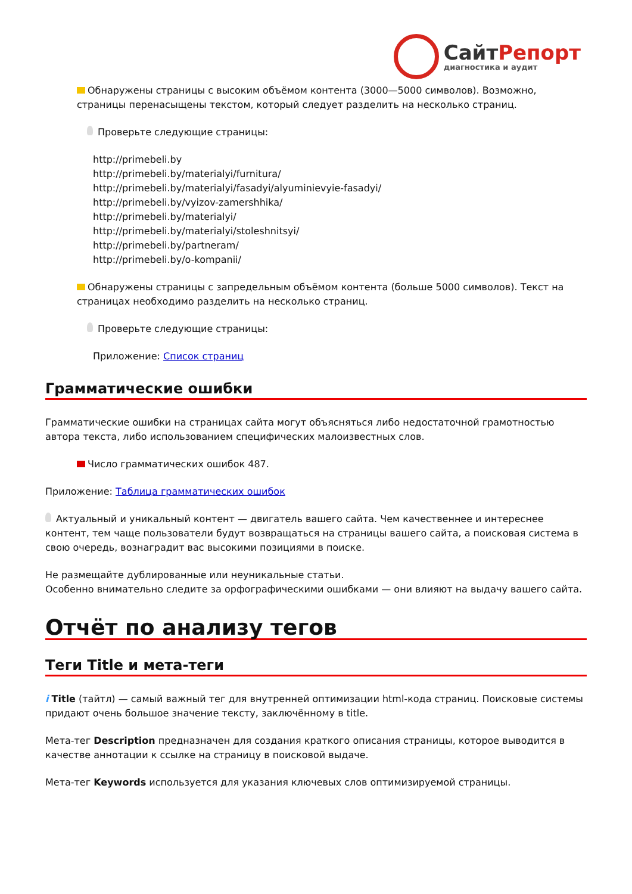СайтРепорт
диагностика и аудит
Обнаружены страницы с высоким объёмом контента (3000—5000 символов). Возможно, страницы перенасыщены текстом, который следует разделить на несколько страниц.
Проверьте следующие страницы:
http://primebeli.by
http://primebeli.by/materialyi/furnitura/
http://primebeli.by/materialyi/fasadyi/alyuminievyie-fasadyi/
http://primebeli.by/vyizov-zamershhika/
http://primebeli.by/materialyi/
http://primebeli.by/materialyi/stoleshnitsyi/
http://primebeli.by/partneram/
http://primebeli.by/o-kompanii/
Обнаружены страницы с запредельным объёмом контента (больше 5000 символов). Текст на страницах необходимо разделить на несколько страниц.
Проверьте следующие страницы:
Приложение: Список страниц
Грамматические ошибки
Грамматические ошибки на страницах сайта могут объясняться либо недостаточной грамотностью автора текста, либо использованием специфических малоизвестных слов.
Число грамматических ошибок 487.
Приложение: Таблица грамматических ошибок
Актуальный и уникальный контент — двигатель вашего сайта. Чем качественнее и интереснее контент, тем чаще пользователи будут возвращаться на страницы вашего сайта, а поисковая система в свою очередь, вознаградит вас высокими позициями в поиске.
Не размещайте дублированные или неуникальные статьи.
Особенно внимательно следите за орфографическими ошибками — они влияют на выдачу вашего сайта.
Отчёт по анализу тегов
Теги Title и мета-теги
i Title (тайтл) — самый важный тег для внутренней оптимизации html-кода страниц. Поисковые системы придают очень большое значение тексту, заключённому в title.
Мета-тег Description предназначен для создания краткого описания страницы, которое выводится в качестве аннотации к ссылке на страницу в поисковой выдаче.
Мета-тег Keywords используется для указания ключевых слов оптимизируемой страницы.